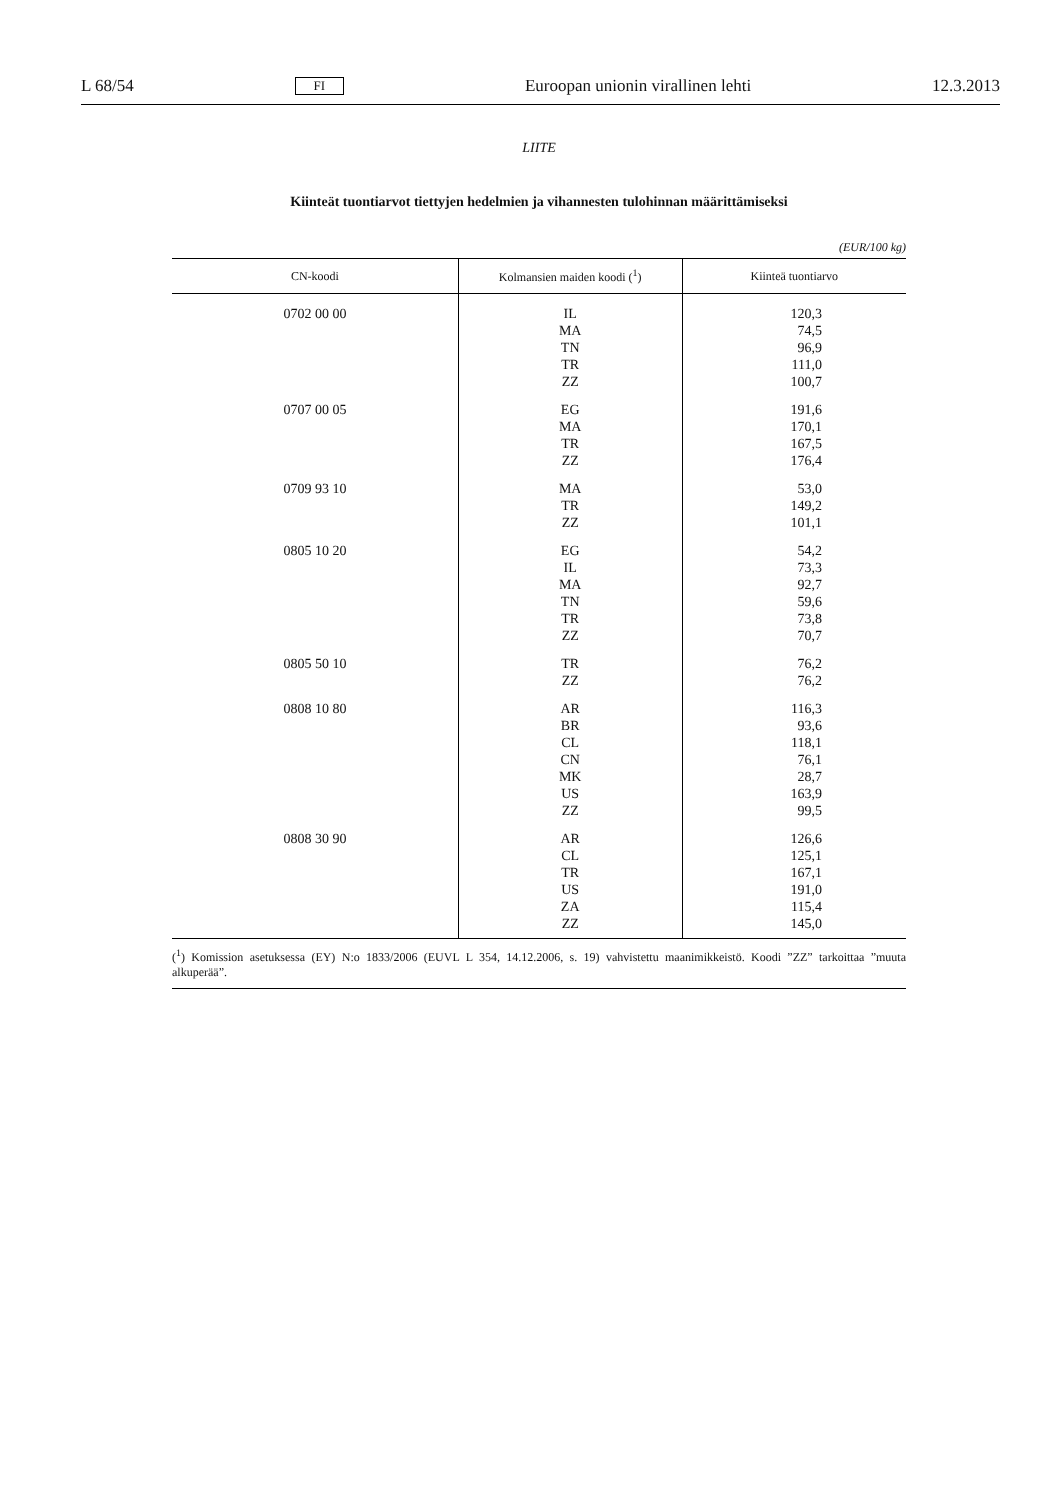L 68/54 FI Euroopan unionin virallinen lehti 12.3.2013
LIITE
Kiinteät tuontiarvot tiettyjen hedelmien ja vihannesten tulohinnan määrittämiseksi
(EUR/100 kg)
| CN-koodi | Kolmansien maiden koodi (<sup>1</sup>) | Kiinteä tuontiarvo |
| --- | --- | --- |
| 0702 00 00 | IL | 120,3 |
| | MA | 74,5 |
| | TN | 96,9 |
| | TR | 111,0 |
| | ZZ | 100,7 |
| 0707 00 05 | EG | 191,6 |
| | MA | 170,1 |
| | TR | 167,5 |
| | ZZ | 176,4 |
| 0709 93 10 | MA | 53,0 |
| | TR | 149,2 |
| | ZZ | 101,1 |
| 0805 10 20 | EG | 54,2 |
| | IL | 73,3 |
| | MA | 92,7 |
| | TN | 59,6 |
| | TR | 73,8 |
| | ZZ | 70,7 |
| 0805 50 10 | TR | 76,2 |
| | ZZ | 76,2 |
| 0808 10 80 | AR | 116,3 |
| | BR | 93,6 |
| | CL | 118,1 |
| | CN | 76,1 |
| | MK | 28,7 |
| | US | 163,9 |
| | ZZ | 99,5 |
| 0808 30 90 | AR | 126,6 |
| | CL | 125,1 |
| | TR | 167,1 |
| | US | 191,0 |
| | ZA | 115,4 |
| | ZZ | 145,0 |
(<sup>1</sup>) Komission asetuksessa (EY) N:o 1833/2006 (EUVL L 354, 14.12.2006, s. 19) vahvistettu maanimikkeistö. Koodi ”ZZ” tarkoittaa ”muuta alkuperää”.